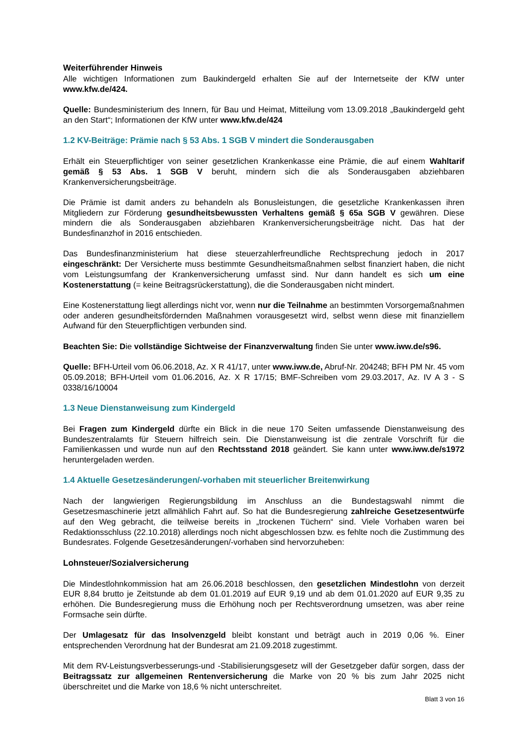Weiterführender Hinweis
Alle wichtigen Informationen zum Baukindergeld erhalten Sie auf der Internetseite der KfW unter www.kfw.de/424.
Quelle: Bundesministerium des Innern, für Bau und Heimat, Mitteilung vom 13.09.2018 „Baukindergeld geht an den Start“; Informationen der KfW unter www.kfw.de/424
1.2 KV-Beiträge: Prämie nach § 53 Abs. 1 SGB V mindert die Sonderausgaben
Erhält ein Steuerpflichtiger von seiner gesetzlichen Krankenkasse eine Prämie, die auf einem Wahltarif gemäß § 53 Abs. 1 SGB V beruht, mindern sich die als Sonderausgaben abziehbaren Krankenversicherungsbeiträge.
Die Prämie ist damit anders zu behandeln als Bonusleistungen, die gesetzliche Krankenkassen ihren Mitgliedern zur Förderung gesundheitsbewussten Verhaltens gemäß § 65a SGB V gewähren. Diese mindern die als Sonderausgaben abziehbaren Krankenversicherungsbeiträge nicht. Das hat der Bundesfinanzhof in 2016 entschieden.
Das Bundesfinanzministerium hat diese steuerzahlerfreundliche Rechtsprechung jedoch in 2017 eingeschränkt: Der Versicherte muss bestimmte Gesundheitsmaßnahmen selbst finanziert haben, die nicht vom Leistungsumfang der Krankenversicherung umfasst sind. Nur dann handelt es sich um eine Kostenerstattung (= keine Beitragsrückerstattung), die die Sonderausgaben nicht mindert.
Eine Kostenerstattung liegt allerdings nicht vor, wenn nur die Teilnahme an bestimmten Vorsorgemaßnahmen oder anderen gesundheitsfördernden Maßnahmen vorausgesetzt wird, selbst wenn diese mit finanziellem Aufwand für den Steuerpflichtigen verbunden sind.
Beachten Sie: Die vollständige Sichtweise der Finanzverwaltung finden Sie unter www.iww.de/s96.
Quelle: BFH-Urteil vom 06.06.2018, Az. X R 41/17, unter www.iww.de, Abruf-Nr. 204248; BFH PM Nr. 45 vom 05.09.2018; BFH-Urteil vom 01.06.2016, Az. X R 17/15; BMF-Schreiben vom 29.03.2017, Az. IV A 3 - S 0338/16/10004
1.3 Neue Dienstanweisung zum Kindergeld
Bei Fragen zum Kindergeld dürfte ein Blick in die neue 170 Seiten umfassende Dienstanweisung des Bundeszentralamts für Steuern hilfreich sein. Die Dienstanweisung ist die zentrale Vorschrift für die Familienkassen und wurde nun auf den Rechtsstand 2018 geändert. Sie kann unter www.iww.de/s1972 heruntergeladen werden.
1.4 Aktuelle Gesetzesänderungen/-vorhaben mit steuerlicher Breitenwirkung
Nach der langwierigen Regierungsbildung im Anschluss an die Bundestagswahl nimmt die Gesetzesmaschinerie jetzt allmählich Fahrt auf. So hat die Bundesregierung zahlreiche Gesetzesentwürfe auf den Weg gebracht, die teilweise bereits in „trockenen Tüchern“ sind. Viele Vorhaben waren bei Redaktionsschluss (22.10.2018) allerdings noch nicht abgeschlossen bzw. es fehlte noch die Zustimmung des Bundesrates. Folgende Gesetzesänderungen/-vorhaben sind hervorzuheben:
Lohnsteuer/Sozialversicherung
Die Mindestlohnkommission hat am 26.06.2018 beschlossen, den gesetzlichen Mindestlohn von derzeit EUR 8,84 brutto je Zeitstunde ab dem 01.01.2019 auf EUR 9,19 und ab dem 01.01.2020 auf EUR 9,35 zu erhöhen. Die Bundesregierung muss die Erhöhung noch per Rechtsverordnung umsetzen, was aber reine Formsache sein dürfte.
Der Umlagesatz für das Insolvenzgeld bleibt konstant und beträgt auch in 2019 0,06 %. Einer entsprechenden Verordnung hat der Bundesrat am 21.09.2018 zugestimmt.
Mit dem RV-Leistungsverbesserungs-und -Stabilisierungsgesetz will der Gesetzgeber dafür sorgen, dass der Beitragssatz zur allgemeinen Rentenversicherung die Marke von 20 % bis zum Jahr 2025 nicht überschreitet und die Marke von 18,6 % nicht unterschreitet.
Blatt 3 von 16